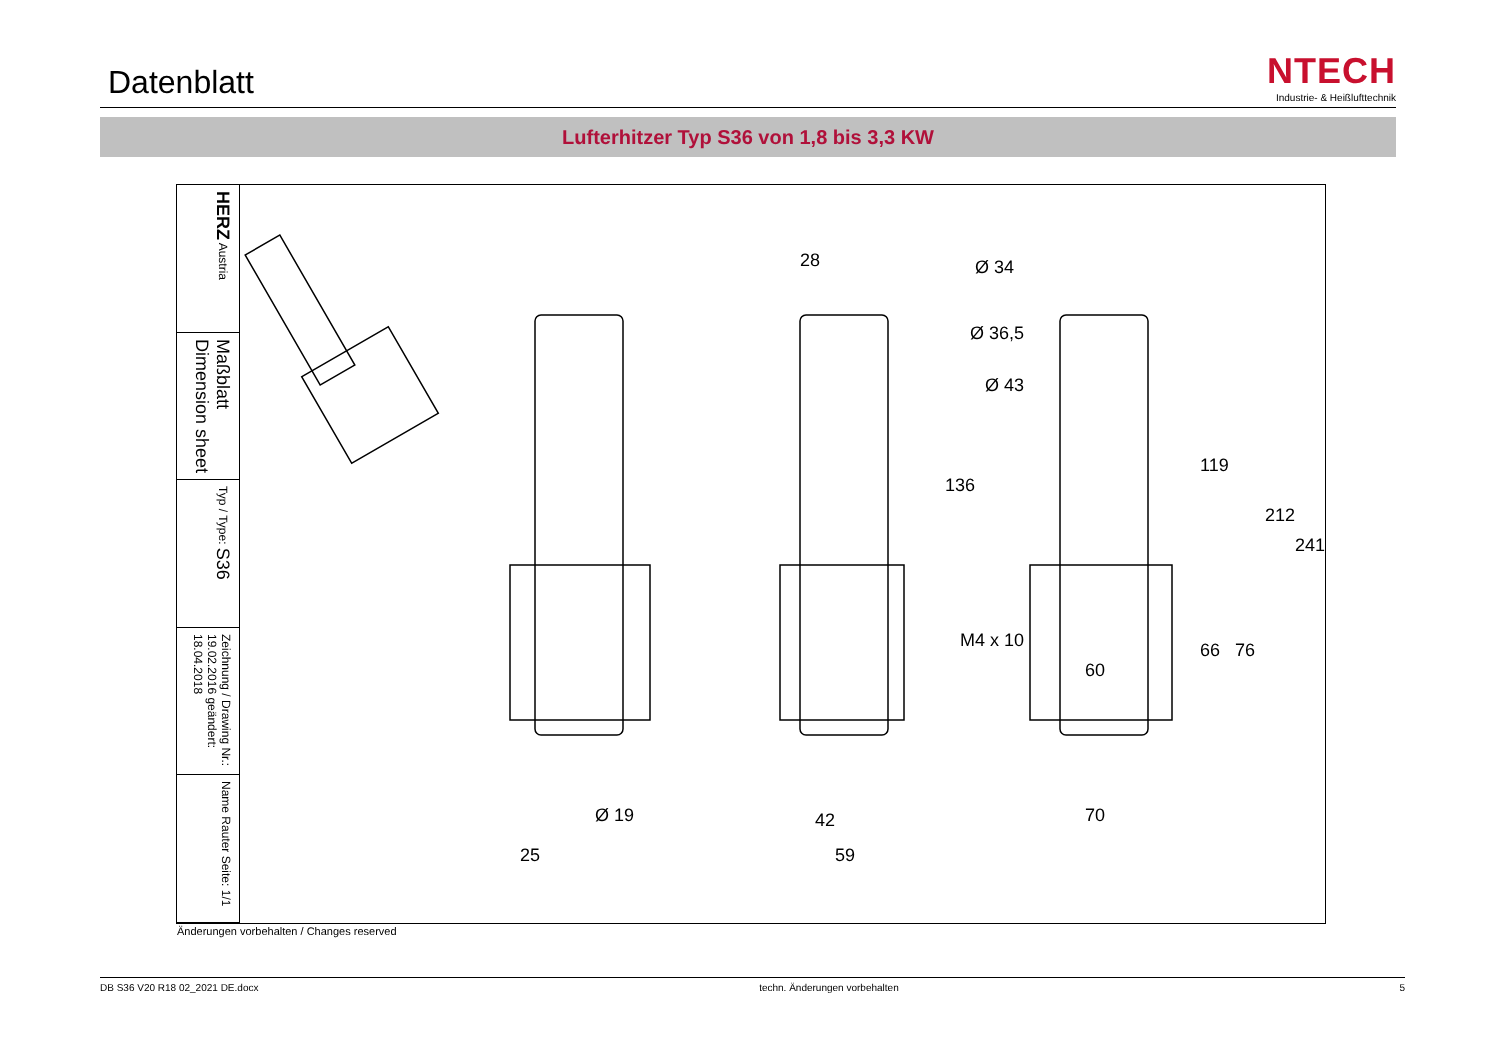Datenblatt
NTECH
Industrie- & Heißlufttechnik
Lufterhitzer Typ S36 von 1,8 bis 3,3 KW
HERZ Austria
Maßblatt Dimension sheet
Typ / Type: S36
Zeichnung / Drawing Nr.: 19.02.2016 geändert: 18.04.2018
Name Rauter Seite: 1/1
28 Ø 34
Ø 36,5
Ø 43
136
119
212
241
M4 x 10
60
66 76
Ø 19 42 70
25 59
Änderungen vorbehalten / Changes reserved
DB S36 V20 R18 02_2021 DE.docx techn. Änderungen vorbehalten 5